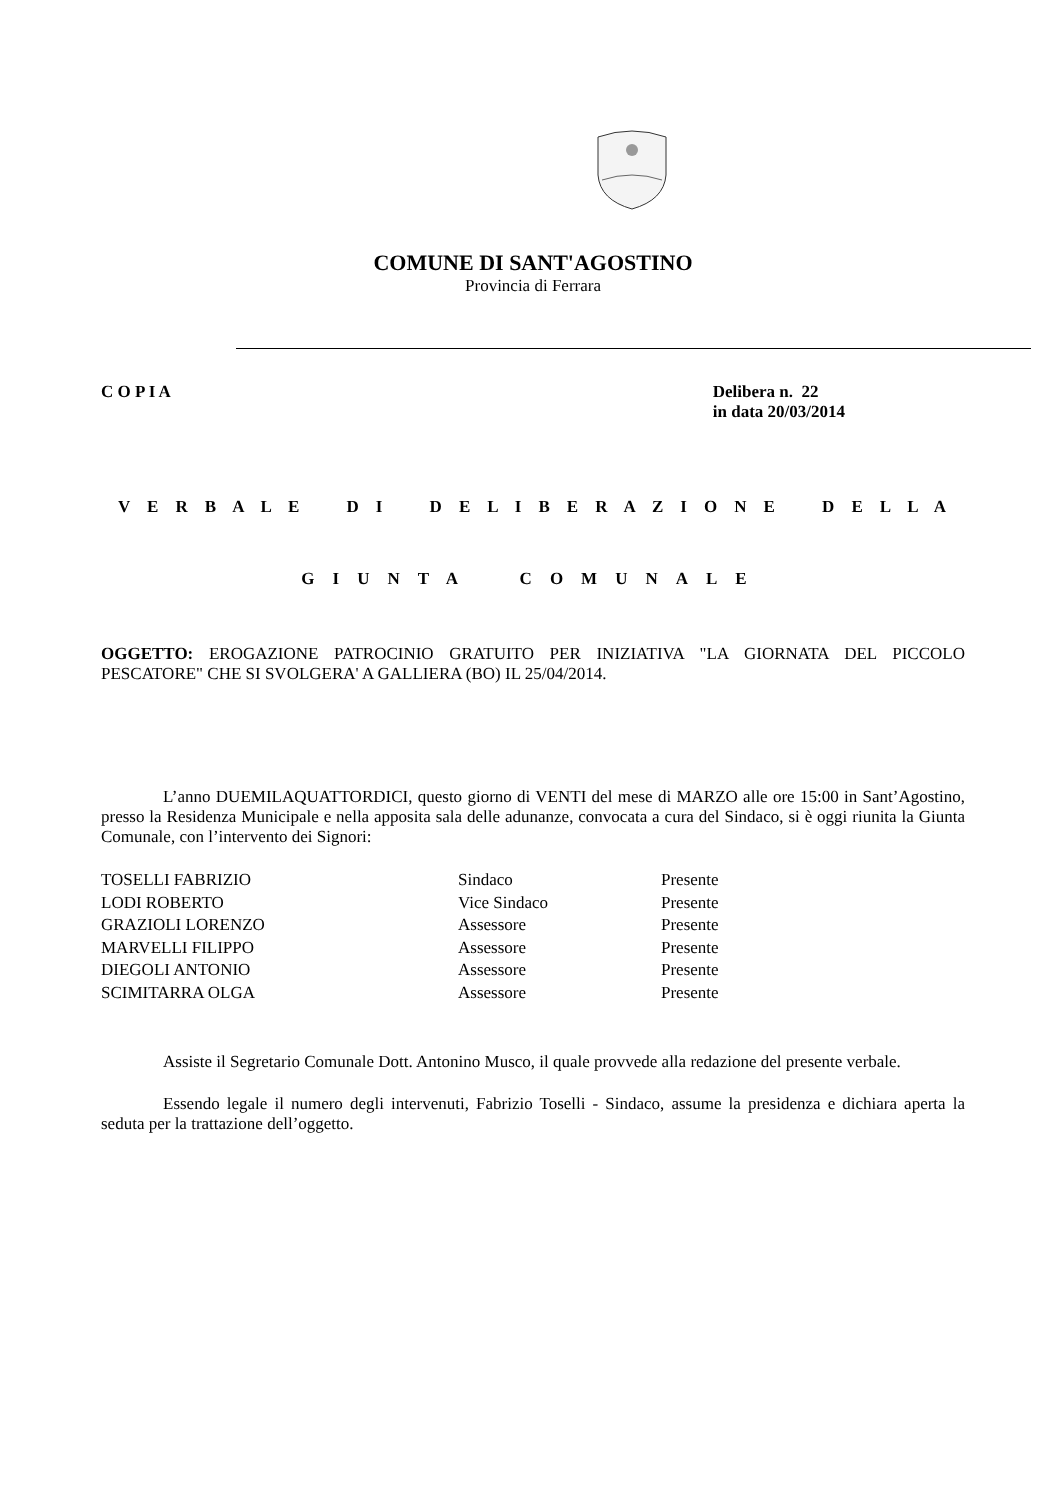COMUNE DI SANT'AGOSTINO
Provincia di Ferrara
C O P I A Delibera n. 22
in data 20/03/2014
V E R B A L E D I D E L I B E R A Z I O N E D E L L A
GIUNTA COMUNALE
OGGETTO: EROGAZIONE PATROCINIO GRATUITO PER INIZIATIVA "LA GIORNATA DEL PICCOLO PESCATORE" CHE SI SVOLGERA' A GALLIERA (BO) IL 25/04/2014.
L’anno DUEMILAQUATTORDICI, questo giorno di VENTI del mese di MARZO alle ore 15:00 in Sant’Agostino, presso la Residenza Municipale e nella apposita sala delle adunanze, convocata a cura del Sindaco, si è oggi riunita la Giunta Comunale, con l’intervento dei Signori:
| TOSELLI FABRIZIO | Sindaco | Presente |
| LODI ROBERTO | Vice Sindaco | Presente |
| GRAZIOLI LORENZO | Assessore | Presente |
| MARVELLI FILIPPO | Assessore | Presente |
| DIEGOLI ANTONIO | Assessore | Presente |
| SCIMITARRA OLGA | Assessore | Presente |
Assiste il Segretario Comunale Dott. Antonino Musco, il quale provvede alla redazione del presente verbale.
Essendo legale il numero degli intervenuti, Fabrizio Toselli - Sindaco, assume la presidenza e dichiara aperta la seduta per la trattazione dell’oggetto.